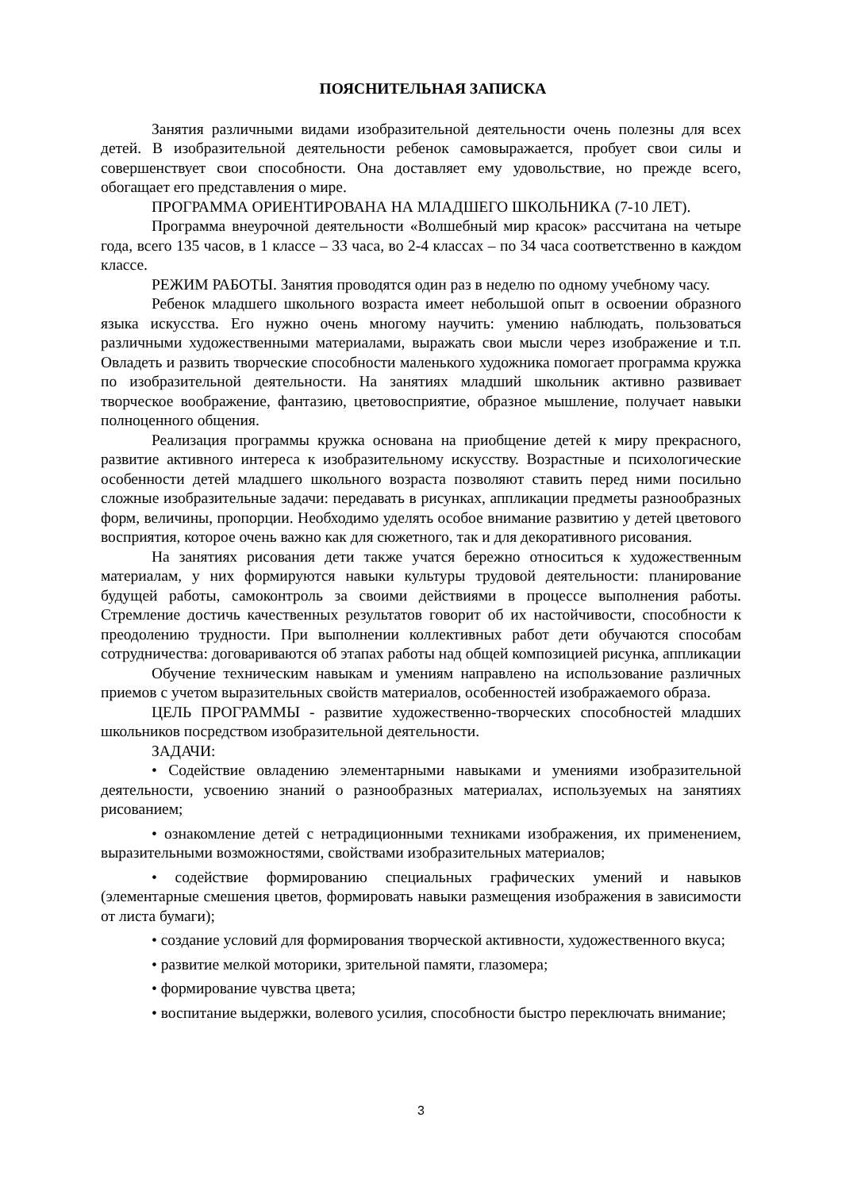ПОЯСНИТЕЛЬНАЯ ЗАПИСКА
Занятия различными видами изобразительной деятельности очень полезны для всех детей. В изобразительной деятельности ребенок самовыражается, пробует свои силы и совершенствует свои способности. Она доставляет ему удовольствие, но прежде всего, обогащает его представления о мире.
ПРОГРАММА ОРИЕНТИРОВАНА НА МЛАДШЕГО ШКОЛЬНИКА (7-10 ЛЕТ).
Программа внеурочной деятельности «Волшебный мир красок» рассчитана на четыре года, всего 135 часов, в 1 классе – 33 часа, во 2-4 классах – по 34 часа соответственно в каждом классе.
РЕЖИМ РАБОТЫ. Занятия проводятся один раз в неделю по одному учебному часу.
Ребенок младшего школьного возраста имеет небольшой опыт в освоении образного языка искусства. Его нужно очень многому научить: умению наблюдать, пользоваться различными художественными материалами, выражать свои мысли через изображение и т.п. Овладеть и развить творческие способности маленького художника помогает программа кружка по изобразительной деятельности. На занятиях младший школьник активно развивает творческое воображение, фантазию, цветовосприятие, образное мышление, получает навыки полноценного общения.
Реализация программы кружка основана на приобщение детей к миру прекрасного, развитие активного интереса к изобразительному искусству. Возрастные и психологические особенности детей младшего школьного возраста позволяют ставить перед ними посильно сложные изобразительные задачи: передавать в рисунках, аппликации предметы разнообразных форм, величины, пропорции. Необходимо уделять особое внимание развитию у детей цветового восприятия, которое очень важно как для сюжетного, так и для декоративного рисования.
На занятиях рисования дети также учатся бережно относиться к художественным материалам, у них формируются навыки культуры трудовой деятельности: планирование будущей работы, самоконтроль за своими действиями в процессе выполнения работы. Стремление достичь качественных результатов говорит об их настойчивости, способности к преодолению трудности. При выполнении коллективных работ дети обучаются способам сотрудничества: договариваются об этапах работы над общей композицией рисунка, аппликации
Обучение техническим навыкам и умениям направлено на использование различных приемов с учетом выразительных свойств материалов, особенностей изображаемого образа.
ЦЕЛЬ ПРОГРАММЫ - развитие художественно-творческих способностей младших школьников посредством изобразительной деятельности.
ЗАДАЧИ:
• Содействие овладению элементарными навыками и умениями изобразительной деятельности, усвоению знаний о разнообразных материалах, используемых на занятиях рисованием;
• ознакомление детей с нетрадиционными техниками изображения, их применением, выразительными возможностями, свойствами изобразительных материалов;
• содействие формированию специальных графических умений и навыков (элементарные смешения цветов, формировать навыки размещения изображения в зависимости от листа бумаги);
• создание условий для формирования творческой активности, художественного вкуса;
• развитие мелкой моторики, зрительной памяти, глазомера;
• формирование чувства цвета;
• воспитание выдержки, волевого усилия, способности быстро переключать внимание;
3